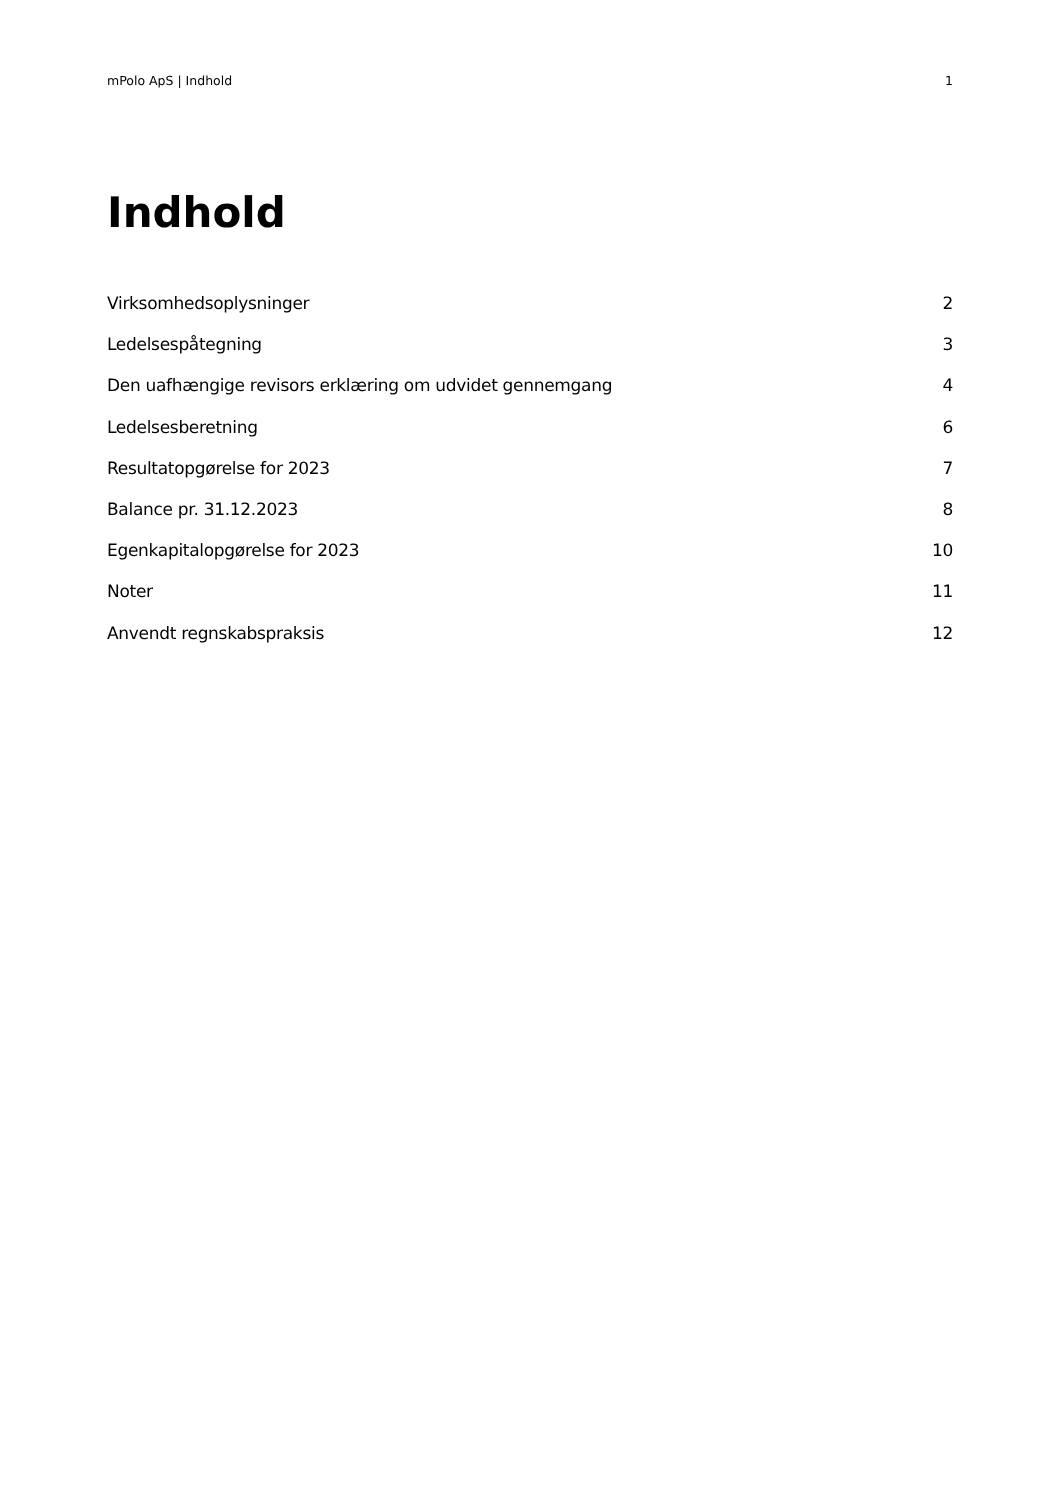mPolo ApS | Indhold 1
Indhold
Virksomhedsoplysninger 2
Ledelsespåtegning 3
Den uafhængige revisors erklæring om udvidet gennemgang 4
Ledelsesberetning 6
Resultatopgørelse for 2023 7
Balance pr. 31.12.2023 8
Egenkapitalopgørelse for 2023 10
Noter 11
Anvendt regnskabspraksis 12